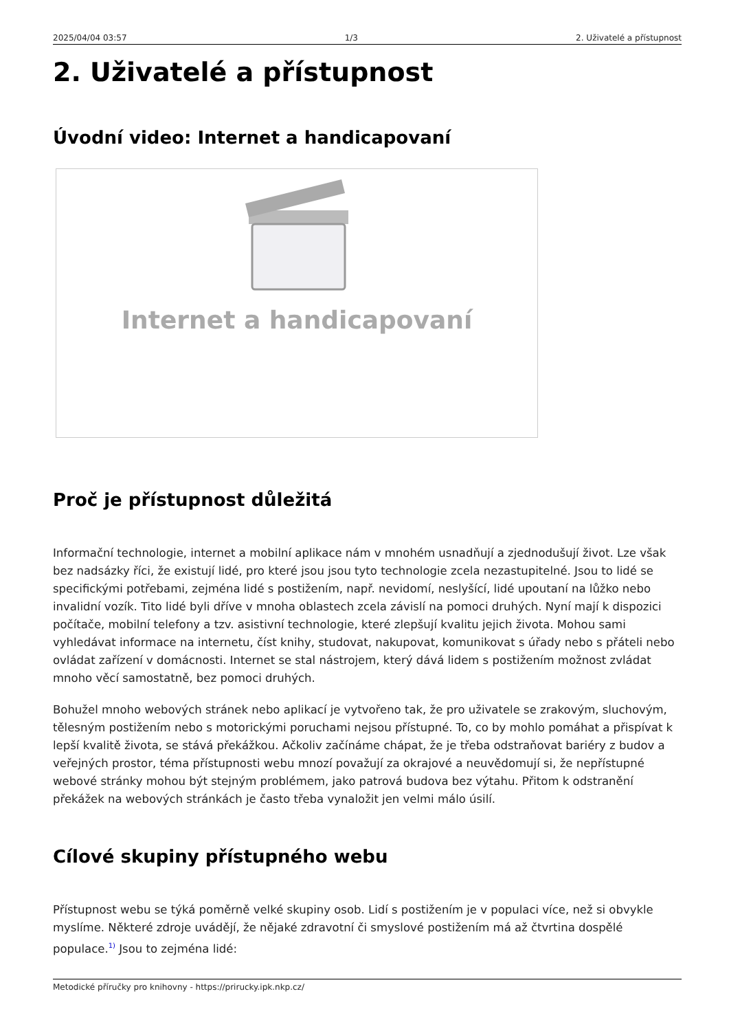2025/04/04 03:57 1/3 2. Uživatelé a přístupnost
2. Uživatelé a přístupnost
Úvodní video: Internet a handicapovaní
Internet a handicapovaní
Proč je přístupnost důležitá
Informační technologie, internet a mobilní aplikace nám v mnohém usnadňují a zjednodušují život. Lze však bez nadsázky říci, že existují lidé, pro které jsou jsou tyto technologie zcela nezastupitelné. Jsou to lidé se specifickými potřebami, zejména lidé s postižením, např. nevidomí, neslyšící, lidé upoutaní na lůžko nebo invalidní vozík. Tito lidé byli dříve v mnoha oblastech zcela závislí na pomoci druhých. Nyní mají k dispozici počítače, mobilní telefony a tzv. asistivní technologie, které zlepšují kvalitu jejich života. Mohou sami vyhledávat informace na internetu, číst knihy, studovat, nakupovat, komunikovat s úřady nebo s přáteli nebo ovládat zařízení v domácnosti. Internet se stal nástrojem, který dává lidem s postižením možnost zvládat mnoho věcí samostatně, bez pomoci druhých.
Bohužel mnoho webových stránek nebo aplikací je vytvořeno tak, že pro uživatele se zrakovým, sluchovým, tělesným postižením nebo s motorickými poruchami nejsou přístupné. To, co by mohlo pomáhat a přispívat k lepší kvalitě života, se stává překážkou. Ačkoliv začínáme chápat, že je třeba odstraňovat bariéry z budov a veřejných prostor, téma přístupnosti webu mnozí považují za okrajové a neuvědomují si, že nepřístupné webové stránky mohou být stejným problémem, jako patrová budova bez výtahu. Přitom k odstranění překážek na webových stránkách je často třeba vynaložit jen velmi málo úsilí.
Cílové skupiny přístupného webu
Přístupnost webu se týká poměrně velké skupiny osob. Lidí s postižením je v populaci více, než si obvykle myslíme. Některé zdroje uvádějí, že nějaké zdravotní či smyslové postižením má až čtvrtina dospělé populace.<sup>1)</sup> Jsou to zejména lidé:
Metodické příručky pro knihovny - https://prirucky.ipk.nkp.cz/